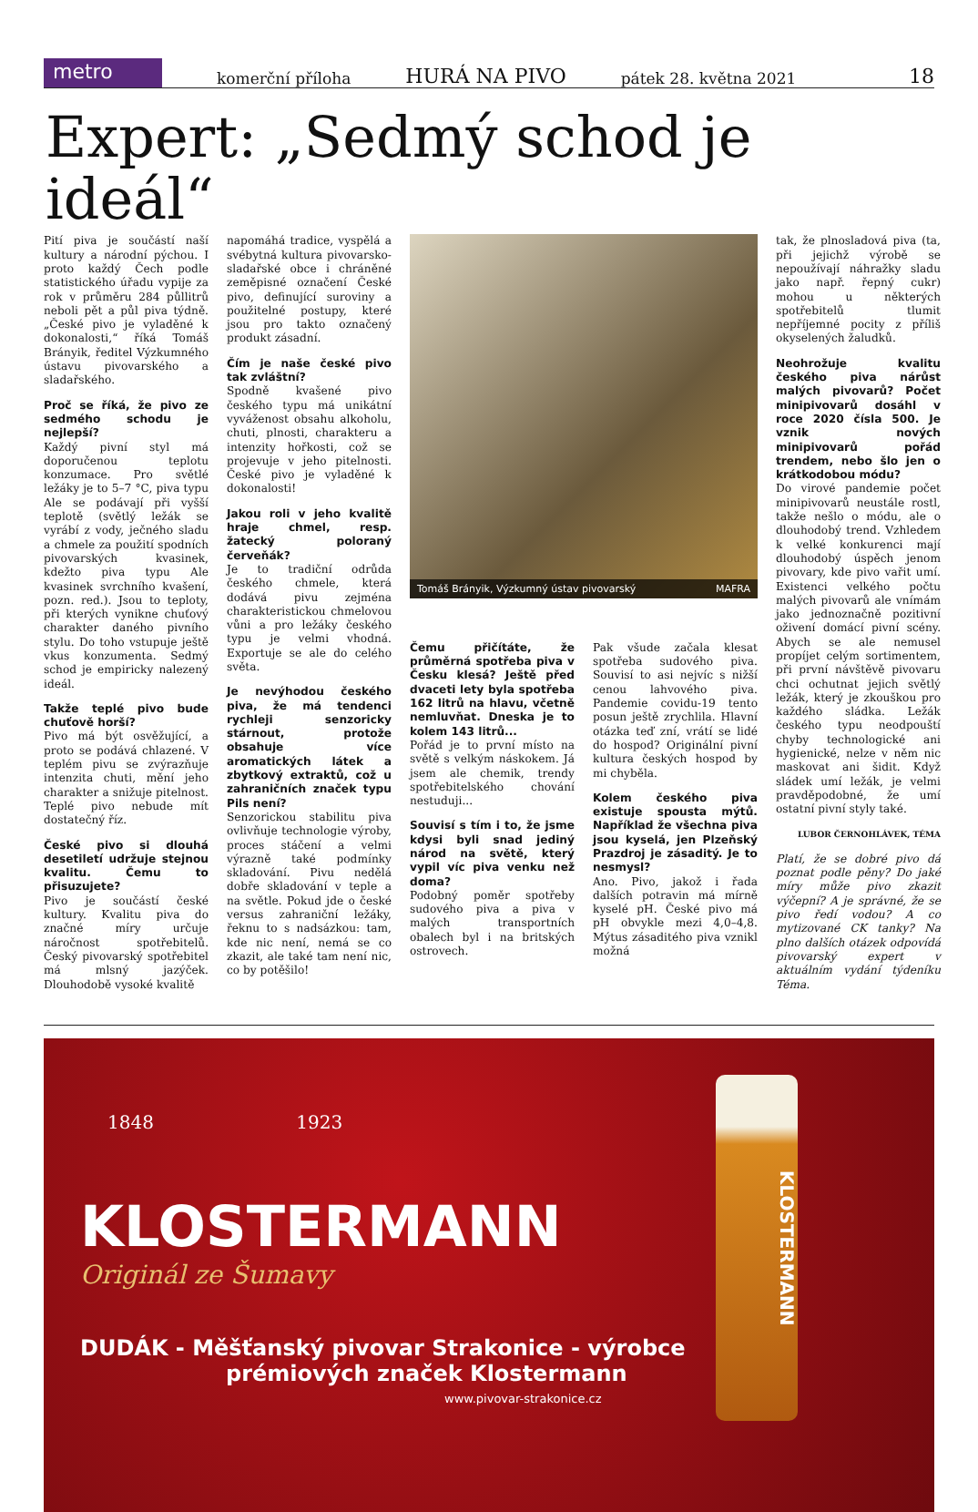metro
komerční příloha HURÁ NA PIVO pátek 28. května 2021 18
Expert: „Sedmý schod je ideál“
Pití piva je součástí naší kultury a národní pýchou. I proto každý Čech podle statistického úřadu vypije za rok v průměru 284 půllitrů nebo­li pět a půl piva týdně. „České pivo je vyladěné k dokonalosti,“ říká Tomáš Brányik, ředitel Výzkumného ústavu pivovarského a sladařského.
Proč se říká, že pivo ze sedmého schodu je nejlepší?
Každý pivní styl má doporučenou teplotu konzumace. Pro světlé ležáky je to 5–7 °C, piva typu Ale se podávají při vyšší teplotě (světlý ležák se vyrábí z vody, ječného sladu a chmele za použití spodních pivovarských kvasinek, kdežto piva typu Ale kvasinek svrchního kvašení, pozn. red.). Jsou to teploty, při kterých vynikne chuťový charakter daného pivního stylu. Do toho vstupuje ještě vkus konzumenta. Sedmý schod je empiricky nalezený ideál.
Takže teplé pivo bude chuťově horší?
Pivo má být osvěžující, a proto se podává chlazené. V teplém pivu se zvýrazňuje intenzita chuti, mění jeho charakter a snižuje pitelnost. Teplé pivo nebude mít dostatečný říz.
České pivo si dlouhá desetiletí udržuje stejnou kvalitu. Čemu to přisuzujete?
Pivo je součástí české kultury. Kvalitu piva do značné míry určuje náročnost spotřebitelů. Český pivovarský spotřebitel má mlsný jazýček. Dlouhodobě vysoké kvalitě
napomáhá tradice, vyspělá a svébytná kultura pivovarsko-sladařské obce i chráněné zeměpisné označení České pivo, definující suroviny a použitelné postupy, které jsou pro takto označený produkt zásadní.
Čím je naše české pivo tak zvláštní?
Spodně kvašené pivo českého typu má unikátní vyváženost obsahu alkoholu, chuti, plnosti, charakteru a intenzity hořkosti, což se projevuje v jeho pitelnosti. České pivo je vyladěné k dokonalosti!
Jakou roli v jeho kvalitě hraje chmel, resp. žatecký poloraný červeňák?
Je to tradiční odrůda českého chmele, která dodává pivu zejména charakteristickou chmelovou vůni a pro ležáky českého typu je velmi vhodná. Exportuje se ale do celého světa.
Je nevýhodou českého piva, že má tendenci rychleji senzoricky stárnout, protože obsahuje více aromatických látek a zbytkový extraktů, což u zahraničních značek typu Pils není?
Senzorickou stabilitu piva ovlivňuje technologie výroby, proces stáčení a velmi výrazně také podmínky skladování. Pivu nedělá dobře skladování v teple a na světle. Pokud jde o české versus zahraniční ležáky, řeknu to s nadsázkou: tam, kde nic není, nemá se co zkazit, ale také tam není nic, co by potěšilo!
Tomáš Brányik, Výzkumný ústav pivovarský MAFRA
Čemu přičítáte, že průměrná spotřeba piva v Česku klesá? Ještě před dvaceti lety byla spotřeba 162 litrů na hlavu, včetně nemluvňat. Dneska je to kolem 143 litrů...
Pořád je to první místo na světě s velkým náskokem. Já jsem ale chemik, trendy spotřebitelského chování nestuduji...
Souvisí s tím i to, že jsme kdysi byli snad jediný národ na světě, který vypil víc piva venku než doma?
Podobný poměr spotřeby sudového piva a piva v malých transportních obalech byl i na britských ostrovech.
Pak všude začala klesat spotřeba sudového piva. Souvisí to asi nejvíc s nižší cenou lahvového piva. Pandemie covidu-19 tento posun ještě zrychlila. Hlavní otázka teď zní, vrátí se lidé do hospod? Originální pivní kultura českých hospod by mi chyběla.
Kolem českého piva existuje spousta mýtů. Například že všechna piva jsou kyselá, jen Plzeňský Prazdroj je zásaditý. Je to nesmysl?
Ano. Pivo, jakož i řada dalších potravin má mírně kyselé pH. České pivo má pH obvykle mezi 4,0–4,8. Mýtus zásaditého piva vznikl možná
tak, že plnosladová piva (ta, při jejichž výrobě se nepoužívají náhražky sladu jako např. řepný cukr) mohou u některých spotřebitelů tlumit nepříjemné pocity z příliš okyselených žaludků.
Neohrožuje kvalitu českého piva nárůst malých pivovarů? Počet minipivovarů dosáhl v roce 2020 čísla 500. Je vznik nových minipivovarů pořád trendem, nebo šlo jen o krátkodobou módu?
Do virové pandemie počet minipivovarů neustále rostl, takže nešlo o módu, ale o dlouhodobý trend. Vzhledem k velké konkurenci mají dlouhodobý úspěch jenom pivovary, kde pivo vařit umí. Existenci velkého počtu malých pivovarů ale vnímám jako jednoznačně pozitivní oživení domácí pivní scény. Abych se ale nemusel propíjet celým sortimentem, při první návštěvě pivovaru chci ochutnat jejich světlý ležák, který je zkouškou pro každého sládka. Ležák českého typu neodpouští chyby technologické ani hygienické, nelze v něm nic maskovat ani šidit. Když sládek umí ležák, je velmi pravděpodobné, že umí ostatní pivní styly také.
LUBOR ČERNOHLÁVEK, TÉMA
Platí, že se dobré pivo dá poznat podle pěny? Do jaké míry může pivo zkazit výčepní? A je správné, že se pivo ředí vodou? A co mytizované CK tanky? Na plno dalších otázek odpovídá pivovarský expert v aktuálním vydání týdeníku Téma.
1848 1923
KLOSTERMANN
Originál ze Šumavy
DUDÁK - Měšťanský pivovar Strakonice - výrobce
prémiových značek Klostermann
www.pivovar-strakonice.cz
KLOSTERMANN